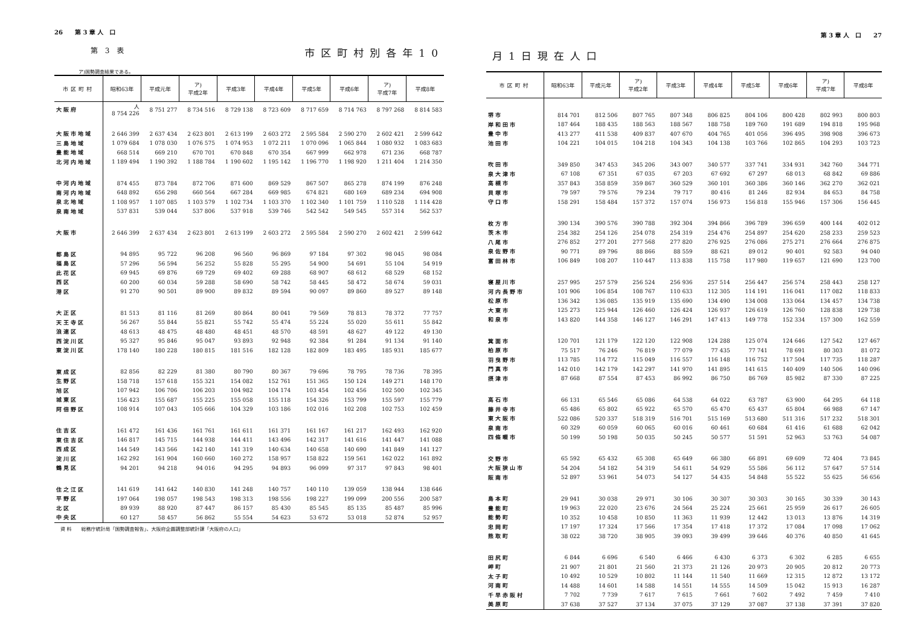26　　第 3 章 人　口
第 3 表 市区町村別各年10
ア)国勢調査結果である。
| 市区町村 | 昭和63年 | 平成元年 | ア) 平成2年 | 平成3年 | 平成4年 | 平成5年 | 平成6年 | ア) 平成7年 | 平成8年 |
| --- | --- | --- | --- | --- | --- | --- | --- | --- | --- |
| 大阪府 | 人 8 754 226 | 8 751 277 | 8 734 516 | 8 729 138 | 8 723 609 | 8 717 659 | 8 714 763 | 8 797 268 | 8 814 583 |
| 大阪市地域 | 2 646 399 | 2 637 434 | 2 623 801 | 2 613 199 | 2 603 272 | 2 595 584 | 2 590 270 | 2 602 421 | 2 599 642 |
| 三島地域 | 1 079 684 | 1 078 030 | 1 076 575 | 1 074 953 | 1 072 211 | 1 070 096 | 1 065 844 | 1 080 932 | 1 083 683 |
| 豊能地域 | 668 514 | 669 210 | 670 701 | 670 848 | 670 354 | 667 999 | 662 978 | 671 236 | 668 787 |
| 北河内地域 | 1 189 494 | 1 190 392 | 1 188 784 | 1 190 602 | 1 195 142 | 1 196 770 | 1 198 920 | 1 211 404 | 1 214 350 |
| 中河内地域 | 874 455 | 873 784 | 872 706 | 871 600 | 869 529 | 867 507 | 865 278 | 874 199 | 876 248 |
| 南河内地域 | 648 892 | 656 298 | 660 564 | 667 284 | 669 985 | 674 821 | 680 169 | 689 234 | 694 908 |
| 泉北地域 | 1 108 957 | 1 107 085 | 1 103 579 | 1 102 734 | 1 103 370 | 1 102 340 | 1 101 759 | 1 110 528 | 1 114 428 |
| 泉南地域 | 537 831 | 539 044 | 537 806 | 537 918 | 539 746 | 542 542 | 549 545 | 557 314 | 562 537 |
| 大阪市 | 2 646 399 | 2 637 434 | 2 623 801 | 2 613 199 | 2 603 272 | 2 595 584 | 2 590 270 | 2 602 421 | 2 599 642 |
| 都島区 | 94 895 | 95 722 | 96 208 | 96 560 | 96 869 | 97 184 | 97 302 | 98 045 | 98 084 |
| 福島区 | 57 296 | 56 594 | 56 252 | 55 828 | 55 295 | 54 900 | 54 691 | 55 104 | 54 919 |
| 此花区 | 69 945 | 69 876 | 69 729 | 69 402 | 69 288 | 68 907 | 68 612 | 68 529 | 68 152 |
| 西区 | 60 200 | 60 034 | 59 288 | 58 690 | 58 742 | 58 445 | 58 472 | 58 674 | 59 031 |
| 港区 | 91 270 | 90 501 | 89 900 | 89 832 | 89 594 | 90 097 | 89 860 | 89 527 | 89 148 |
| 大正区 | 81 513 | 81 116 | 81 269 | 80 864 | 80 041 | 79 569 | 78 813 | 78 372 | 77 757 |
| 天王寺区 | 56 267 | 55 844 | 55 821 | 55 742 | 55 474 | 55 224 | 55 020 | 55 611 | 55 842 |
| 浪速区 | 48 613 | 48 475 | 48 480 | 48 451 | 48 570 | 48 591 | 48 627 | 49 122 | 49 130 |
| 西淀川区 | 95 327 | 95 846 | 95 047 | 93 893 | 92 948 | 92 384 | 91 284 | 91 134 | 91 140 |
| 東淀川区 | 178 140 | 180 228 | 180 815 | 181 516 | 182 128 | 182 809 | 183 495 | 185 931 | 185 677 |
| 東成区 | 82 856 | 82 229 | 81 380 | 80 790 | 80 367 | 79 696 | 78 795 | 78 736 | 78 395 |
| 生野区 | 158 718 | 157 618 | 155 321 | 154 082 | 152 761 | 151 365 | 150 124 | 149 271 | 148 170 |
| 旭区 | 107 942 | 106 706 | 106 203 | 104 982 | 104 174 | 103 454 | 102 456 | 102 500 | 102 345 |
| 城東区 | 156 423 | 155 687 | 155 225 | 155 058 | 155 118 | 154 326 | 153 799 | 155 597 | 155 779 |
| 阿倍野区 | 108 914 | 107 043 | 105 666 | 104 329 | 103 186 | 102 016 | 102 208 | 102 753 | 102 459 |
| 住吉区 | 161 472 | 161 436 | 161 761 | 161 611 | 161 371 | 161 167 | 161 217 | 162 493 | 162 920 |
| 東住吉区 | 146 817 | 145 715 | 144 938 | 144 411 | 143 496 | 142 317 | 141 616 | 141 447 | 141 088 |
| 西成区 | 144 549 | 143 566 | 142 140 | 141 319 | 140 634 | 140 658 | 140 690 | 141 849 | 141 127 |
| 淀川区 | 162 292 | 161 904 | 160 660 | 160 272 | 158 957 | 158 822 | 159 561 | 162 022 | 161 892 |
| 鶴見区 | 94 201 | 94 218 | 94 016 | 94 295 | 94 893 | 96 099 | 97 317 | 97 843 | 98 401 |
| 住之江区 | 141 619 | 141 642 | 140 830 | 141 248 | 140 757 | 140 110 | 139 059 | 138 944 | 138 646 |
| 平野区 | 197 064 | 198 057 | 198 543 | 198 313 | 198 556 | 198 227 | 199 099 | 200 556 | 200 587 |
| 北区 | 89 939 | 88 920 | 87 447 | 86 157 | 85 430 | 85 545 | 85 135 | 85 487 | 85 996 |
| 中央区 | 60 127 | 58 457 | 56 862 | 55 554 | 54 623 | 53 672 | 53 018 | 52 874 | 52 957 |
資 料　　総務庁統計局「国勢調査報告」、大阪府企画調整部統計課「大阪府の人口」
第 3 章 人　口　　27
月1日現在人口
| 市区町村 | 昭和63年 | 平成元年 | ア) 平成2年 | 平成3年 | 平成4年 | 平成5年 | 平成6年 | ア) 平成7年 | 平成8年 |
| --- | --- | --- | --- | --- | --- | --- | --- | --- | --- |
| 堺市 | 814 701 | 812 506 | 807 765 | 807 348 | 806 825 | 804 106 | 800 428 | 802 993 | 800 803 |
| 岸和田市 | 187 464 | 188 435 | 188 563 | 188 567 | 188 758 | 189 760 | 191 689 | 194 818 | 195 968 |
| 豊中市 | 413 277 | 411 538 | 409 837 | 407 670 | 404 765 | 401 056 | 396 495 | 398 908 | 396 673 |
| 池田市 | 104 221 | 104 015 | 104 218 | 104 343 | 104 138 | 103 766 | 102 865 | 104 293 | 103 723 |
| 吹田市 | 349 850 | 347 453 | 345 206 | 343 007 | 340 577 | 337 741 | 334 931 | 342 760 | 344 771 |
| 泉大津市 | 67 108 | 67 351 | 67 035 | 67 203 | 67 692 | 67 297 | 68 013 | 68 842 | 69 886 |
| 高槻市 | 357 843 | 358 859 | 359 867 | 360 529 | 360 101 | 360 386 | 360 146 | 362 270 | 362 021 |
| 貝塚市 | 79 597 | 79 576 | 79 234 | 79 717 | 80 416 | 81 246 | 82 934 | 84 653 | 84 758 |
| 守口市 | 158 291 | 158 484 | 157 372 | 157 074 | 156 973 | 156 818 | 155 946 | 157 306 | 156 445 |
| 枚方市 | 390 134 | 390 576 | 390 788 | 392 304 | 394 866 | 396 789 | 396 659 | 400 144 | 402 012 |
| 茨木市 | 254 382 | 254 126 | 254 078 | 254 319 | 254 476 | 254 897 | 254 620 | 258 233 | 259 523 |
| 八尾市 | 276 852 | 277 201 | 277 568 | 277 820 | 276 925 | 276 086 | 275 271 | 276 664 | 276 875 |
| 泉佐野市 | 90 771 | 89 796 | 88 866 | 88 559 | 88 621 | 89 012 | 90 401 | 92 583 | 94 040 |
| 富田林市 | 106 849 | 108 207 | 110 447 | 113 838 | 115 758 | 117 980 | 119 657 | 121 690 | 123 700 |
| 寝屋川市 | 257 995 | 257 579 | 256 524 | 256 936 | 257 514 | 256 447 | 256 574 | 258 443 | 258 127 |
| 河内長野市 | 101 906 | 106 854 | 108 767 | 110 633 | 112 305 | 114 191 | 116 041 | 117 082 | 118 833 |
| 松原市 | 136 342 | 136 085 | 135 919 | 135 690 | 134 490 | 134 008 | 133 064 | 134 457 | 134 738 |
| 大東市 | 125 273 | 125 944 | 126 460 | 126 424 | 126 937 | 126 619 | 126 760 | 128 838 | 129 738 |
| 和泉市 | 143 820 | 144 358 | 146 127 | 146 291 | 147 413 | 149 778 | 152 334 | 157 300 | 162 559 |
| 箕面市 | 120 701 | 121 179 | 122 120 | 122 908 | 124 288 | 125 074 | 124 646 | 127 542 | 127 467 |
| 柏原市 | 75 517 | 76 246 | 76 819 | 77 079 | 77 435 | 77 741 | 78 691 | 80 303 | 81 072 |
| 羽曳野市 | 113 785 | 114 772 | 115 049 | 116 557 | 116 148 | 116 752 | 117 504 | 117 735 | 118 287 |
| 門真市 | 142 010 | 142 179 | 142 297 | 141 970 | 141 895 | 141 615 | 140 409 | 140 506 | 140 096 |
| 摂津市 | 87 668 | 87 554 | 87 453 | 86 992 | 86 750 | 86 769 | 85 982 | 87 330 | 87 225 |
| 高石市 | 66 131 | 65 546 | 65 086 | 64 538 | 64 022 | 63 787 | 63 900 | 64 295 | 64 118 |
| 藤井寺市 | 65 486 | 65 802 | 65 922 | 65 570 | 65 470 | 65 437 | 65 804 | 66 988 | 67 147 |
| 東大阪市 | 522 086 | 520 337 | 518 319 | 516 701 | 515 169 | 513 680 | 511 316 | 517 232 | 518 301 |
| 泉南市 | 60 329 | 60 059 | 60 065 | 60 016 | 60 461 | 60 684 | 61 416 | 61 688 | 62 042 |
| 四條畷市 | 50 199 | 50 198 | 50 035 | 50 245 | 50 577 | 51 591 | 52 963 | 53 763 | 54 087 |
| 交野市 | 65 592 | 65 432 | 65 308 | 65 649 | 66 380 | 66 891 | 69 609 | 72 404 | 73 845 |
| 大阪狭山市 | 54 204 | 54 182 | 54 319 | 54 611 | 54 929 | 55 586 | 56 112 | 57 647 | 57 514 |
| 阪南市 | 52 897 | 53 961 | 54 073 | 54 127 | 54 435 | 54 848 | 55 522 | 55 625 | 56 656 |
| 島本町 | 29 941 | 30 038 | 29 971 | 30 106 | 30 307 | 30 303 | 30 165 | 30 339 | 30 143 |
| 豊能町 | 19 963 | 22 020 | 23 676 | 24 564 | 25 224 | 25 661 | 25 959 | 26 617 | 26 605 |
| 能勢町 | 10 352 | 10 458 | 10 850 | 11 363 | 11 939 | 12 442 | 13 013 | 13 876 | 14 319 |
| 忠岡町 | 17 197 | 17 324 | 17 566 | 17 354 | 17 418 | 17 372 | 17 084 | 17 098 | 17 062 |
| 熊取町 | 38 022 | 38 720 | 38 905 | 39 093 | 39 499 | 39 646 | 40 376 | 40 850 | 41 645 |
| 田尻町 | 6 844 | 6 696 | 6 540 | 6 466 | 6 430 | 6 373 | 6 302 | 6 285 | 6 655 |
| 岬町 | 21 907 | 21 801 | 21 560 | 21 373 | 21 126 | 20 973 | 20 905 | 20 812 | 20 773 |
| 太子町 | 10 492 | 10 529 | 10 802 | 11 144 | 11 540 | 11 669 | 12 315 | 12 872 | 13 172 |
| 河南町 | 14 488 | 14 601 | 14 588 | 14 551 | 14 555 | 14 509 | 15 042 | 15 913 | 16 287 |
| 千早赤阪村 | 7 702 | 7 739 | 7 617 | 7 615 | 7 661 | 7 602 | 7 492 | 7 459 | 7 410 |
| 美原町 | 37 638 | 37 527 | 37 134 | 37 075 | 37 129 | 37 087 | 37 138 | 37 391 | 37 820 |